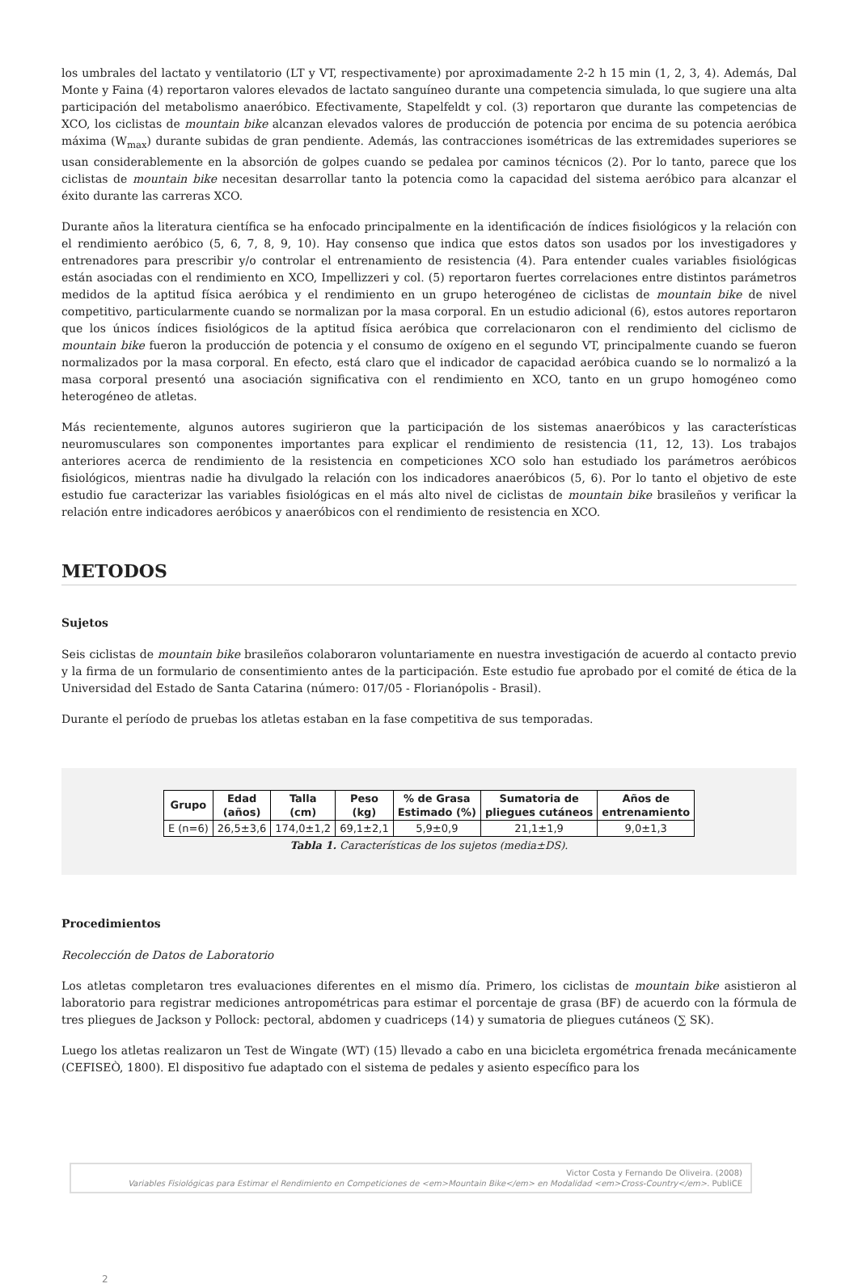los umbrales del lactato y ventilatorio (LT y VT, respectivamente) por aproximadamente 2-2 h 15 min (1, 2, 3, 4). Además, Dal Monte y Faina (4) reportaron valores elevados de lactato sanguíneo durante una competencia simulada, lo que sugiere una alta participación del metabolismo anaeróbico. Efectivamente, Stapelfeldt y col. (3) reportaron que durante las competencias de XCO, los ciclistas de mountain bike alcanzan elevados valores de producción de potencia por encima de su potencia aeróbica máxima (W<sub>max</sub>) durante subidas de gran pendiente. Además, las contracciones isométricas de las extremidades superiores se usan considerablemente en la absorción de golpes cuando se pedalea por caminos técnicos (2). Por lo tanto, parece que los ciclistas de mountain bike necesitan desarrollar tanto la potencia como la capacidad del sistema aeróbico para alcanzar el éxito durante las carreras XCO.
Durante años la literatura científica se ha enfocado principalmente en la identificación de índices fisiológicos y la relación con el rendimiento aeróbico (5, 6, 7, 8, 9, 10). Hay consenso que indica que estos datos son usados por los investigadores y entrenadores para prescribir y/o controlar el entrenamiento de resistencia (4). Para entender cuales variables fisiológicas están asociadas con el rendimiento en XCO, Impellizzeri y col. (5) reportaron fuertes correlaciones entre distintos parámetros medidos de la aptitud física aeróbica y el rendimiento en un grupo heterogéneo de ciclistas de mountain bike de nivel competitivo, particularmente cuando se normalizan por la masa corporal. En un estudio adicional (6), estos autores reportaron que los únicos índices fisiológicos de la aptitud física aeróbica que correlacionaron con el rendimiento del ciclismo de mountain bike fueron la producción de potencia y el consumo de oxígeno en el segundo VT, principalmente cuando se fueron normalizados por la masa corporal. En efecto, está claro que el indicador de capacidad aeróbica cuando se lo normalizó a la masa corporal presentó una asociación significativa con el rendimiento en XCO, tanto en un grupo homogéneo como heterogéneo de atletas.
Más recientemente, algunos autores sugirieron que la participación de los sistemas anaeróbicos y las características neuromusculares son componentes importantes para explicar el rendimiento de resistencia (11, 12, 13). Los trabajos anteriores acerca de rendimiento de la resistencia en competiciones XCO solo han estudiado los parámetros aeróbicos fisiológicos, mientras nadie ha divulgado la relación con los indicadores anaeróbicos (5, 6). Por lo tanto el objetivo de este estudio fue caracterizar las variables fisiológicas en el más alto nivel de ciclistas de mountain bike brasileños y verificar la relación entre indicadores aeróbicos y anaeróbicos con el rendimiento de resistencia en XCO.
METODOS
Sujetos
Seis ciclistas de mountain bike brasileños colaboraron voluntariamente en nuestra investigación de acuerdo al contacto previo y la firma de un formulario de consentimiento antes de la participación. Este estudio fue aprobado por el comité de ética de la Universidad del Estado de Santa Catarina (número: 017/05 - Florianópolis - Brasil).
Durante el período de pruebas los atletas estaban en la fase competitiva de sus temporadas.
| Grupo | Edad (años) | Talla (cm) | Peso (kg) | % de Grasa Estimado (%) | Sumatoria de pliegues cutáneos | Años de entrenamiento |
| --- | --- | --- | --- | --- | --- | --- |
| E (n=6) | 26,5±3,6 | 174,0±1,2 | 69,1±2,1 | 5,9±0,9 | 21,1±1,9 | 9,0±1,3 |
Tabla 1. Características de los sujetos (media±DS).
Procedimientos
Recolección de Datos de Laboratorio
Los atletas completaron tres evaluaciones diferentes en el mismo día. Primero, los ciclistas de mountain bike asistieron al laboratorio para registrar mediciones antropométricas para estimar el porcentaje de grasa (BF) de acuerdo con la fórmula de tres pliegues de Jackson y Pollock: pectoral, abdomen y cuadriceps (14) y sumatoria de pliegues cutáneos (∑ SK).
Luego los atletas realizaron un Test de Wingate (WT) (15) llevado a cabo en una bicicleta ergométrica frenada mecánicamente (CEFISEÒ, 1800). El dispositivo fue adaptado con el sistema de pedales y asiento específico para los
Victor Costa y Fernando De Oliveira. (2008)
Variables Fisiológicas para Estimar el Rendimiento en Competiciones de <em>Mountain Bike</em> en Modalidad <em>Cross-Country</em>. PubliCE
2